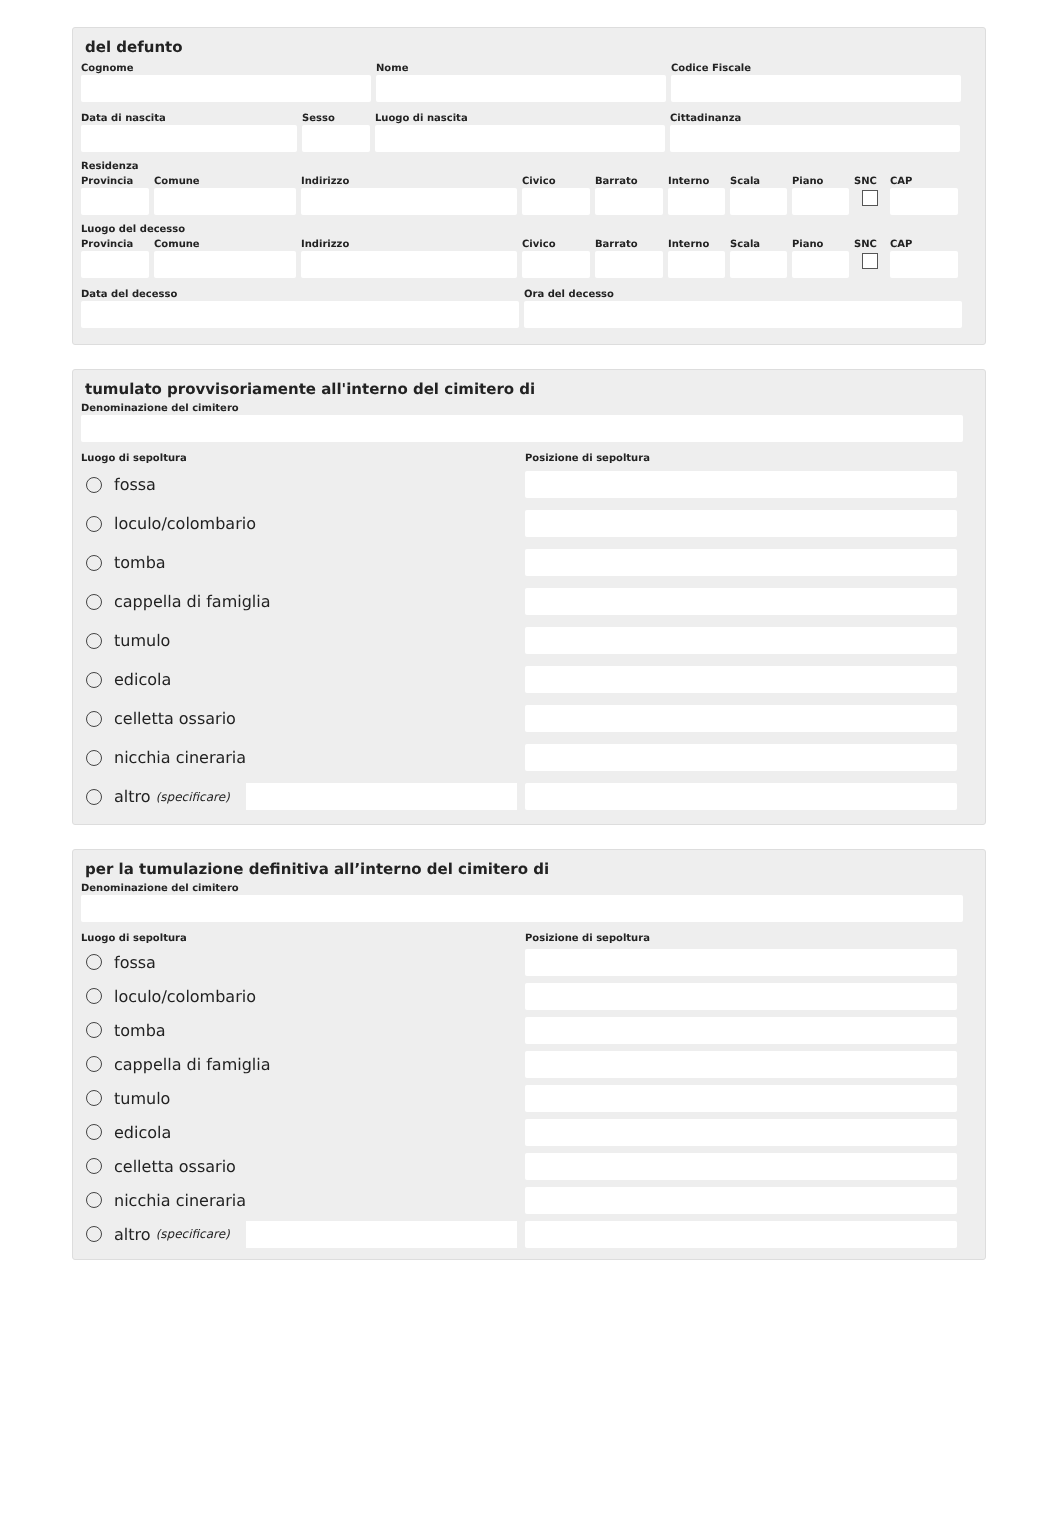del defunto
Cognome Nome Codice Fiscale
Data di nascita Sesso Luogo di nascita Cittadinanza
Residenza
Provincia
Comune Indirizzo Civico Barrato Interno
Scala Piano SNC CAP
Luogo del decesso
Provincia
Comune Indirizzo Civico Barrato Interno
Scala Piano SNC CAP
Data del decesso Ora del decesso
tumulato provvisoriamente all'interno del cimitero di
Denominazione del cimitero
Luogo di sepoltura Posizione di sepoltura
fossa
loculo/colombario
tomba
cappella di famiglia
tumulo
edicola
celletta ossario
nicchia cineraria
altro (specificare)
per la tumulazione definitiva all’interno del cimitero di
Denominazione del cimitero
Luogo di sepoltura Posizione di sepoltura
fossa
loculo/colombario
tomba
cappella di famiglia
tumulo
edicola
celletta ossario
nicchia cineraria
altro (specificare)